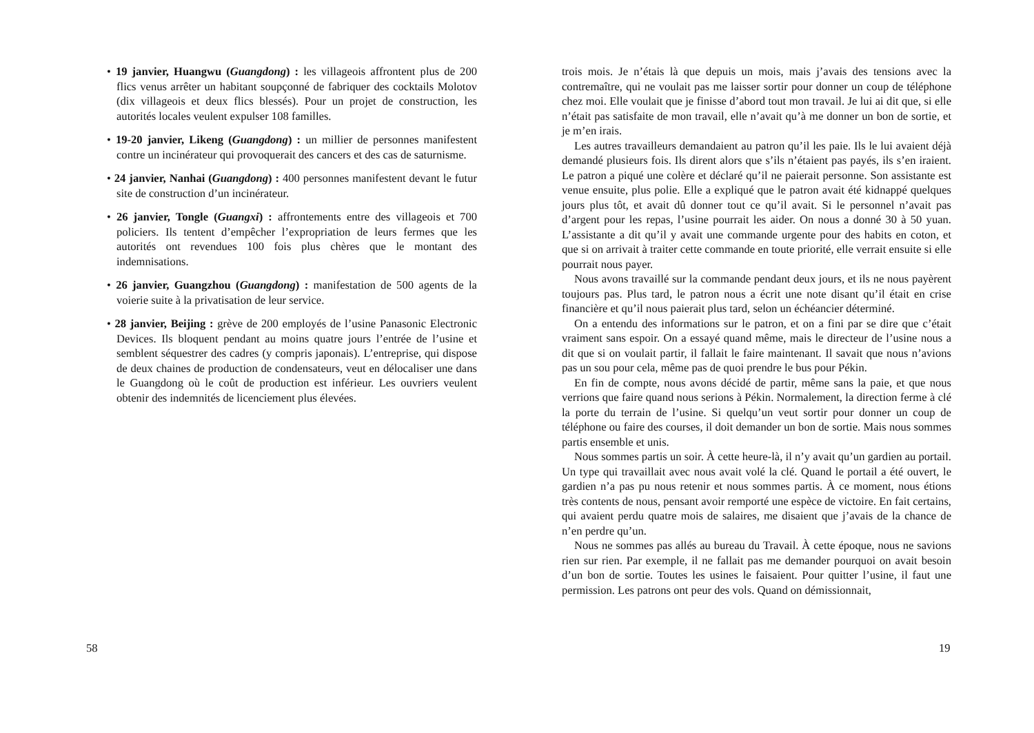• 19 janvier, Huangwu (Guangdong) : les villageois affrontent plus de 200 flics venus arrêter un habitant soupçonné de fabriquer des cocktails Molotov (dix villageois et deux flics blessés). Pour un projet de construction, les autorités locales veulent expulser 108 familles.
• 19-20 janvier, Likeng (Guangdong) : un millier de personnes manifestent contre un incinérateur qui provoquerait des cancers et des cas de saturnisme.
• 24 janvier, Nanhai (Guangdong) : 400 personnes manifestent devant le futur site de construction d’un incinérateur.
• 26 janvier, Tongle (Guangxi) : affrontements entre des villageois et 700 policiers. Ils tentent d’empêcher l’expropriation de leurs fermes que les autorités ont revendues 100 fois plus chères que le montant des indemnisations.
• 26 janvier, Guangzhou (Guangdong) : manifestation de 500 agents de la voierie suite à la privatisation de leur service.
• 28 janvier, Beijing : grève de 200 employés de l’usine Panasonic Electronic Devices. Ils bloquent pendant au moins quatre jours l’entrée de l’usine et semblent séquestrer des cadres (y compris japonais). L’entreprise, qui dispose de deux chaines de production de condensateurs, veut en délocaliser une dans le Guangdong où le coût de production est inférieur. Les ouvriers veulent obtenir des indemnités de licenciement plus élevées.
58
trois mois. Je n’étais là que depuis un mois, mais j’avais des tensions avec la contremaître, qui ne voulait pas me laisser sortir pour donner un coup de téléphone chez moi. Elle voulait que je finisse d’abord tout mon travail. Je lui ai dit que, si elle n’était pas satisfaite de mon travail, elle n’avait qu’à me donner un bon de sortie, et je m’en irais.
Les autres travailleurs demandaient au patron qu’il les paie. Ils le lui avaient déjà demandé plusieurs fois. Ils dirent alors que s’ils n’étaient pas payés, ils s’en iraient. Le patron a piqué une colère et déclaré qu’il ne paierait personne. Son assistante est venue ensuite, plus polie. Elle a expliqué que le patron avait été kidnappé quelques jours plus tôt, et avait dû donner tout ce qu’il avait. Si le personnel n’avait pas d’argent pour les repas, l’usine pourrait les aider. On nous a donné 30 à 50 yuan. L’assistante a dit qu’il y avait une commande urgente pour des habits en coton, et que si on arrivait à traiter cette commande en toute priorité, elle verrait ensuite si elle pourrait nous payer.
Nous avons travaillé sur la commande pendant deux jours, et ils ne nous payèrent toujours pas. Plus tard, le patron nous a écrit une note disant qu’il était en crise financière et qu’il nous paierait plus tard, selon un échéancier déterminé.
On a entendu des informations sur le patron, et on a fini par se dire que c’était vraiment sans espoir. On a essayé quand même, mais le directeur de l’usine nous a dit que si on voulait partir, il fallait le faire maintenant. Il savait que nous n’avions pas un sou pour cela, même pas de quoi prendre le bus pour Pékin.
En fin de compte, nous avons décidé de partir, même sans la paie, et que nous verrions que faire quand nous serions à Pékin. Normalement, la direction ferme à clé la porte du terrain de l’usine. Si quelqu’un veut sortir pour donner un coup de téléphone ou faire des courses, il doit demander un bon de sortie. Mais nous sommes partis ensemble et unis.
Nous sommes partis un soir. À cette heure-là, il n’y avait qu’un gardien au portail. Un type qui travaillait avec nous avait volé la clé. Quand le portail a été ouvert, le gardien n’a pas pu nous retenir et nous sommes partis. À ce moment, nous étions très contents de nous, pensant avoir remporté une espèce de victoire. En fait certains, qui avaient perdu quatre mois de salaires, me disaient que j’avais de la chance de n’en perdre qu’un.
Nous ne sommes pas allés au bureau du Travail. À cette époque, nous ne savions rien sur rien. Par exemple, il ne fallait pas me demander pourquoi on avait besoin d’un bon de sortie. Toutes les usines le faisaient. Pour quitter l’usine, il faut une permission. Les patrons ont peur des vols. Quand on démissionnait,
19